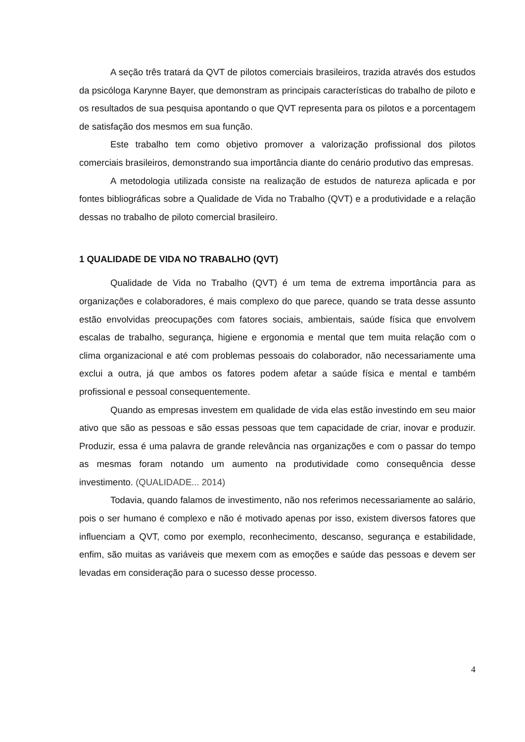A seção três tratará da QVT de pilotos comerciais brasileiros, trazida através dos estudos da psicóloga Karynne Bayer, que demonstram as principais características do trabalho de piloto e os resultados de sua pesquisa apontando o que QVT representa para os pilotos e a porcentagem de satisfação dos mesmos em sua função.
Este trabalho tem como objetivo promover a valorização profissional dos pilotos comerciais brasileiros, demonstrando sua importância diante do cenário produtivo das empresas.
A metodologia utilizada consiste na realização de estudos de natureza aplicada e por fontes bibliográficas sobre a Qualidade de Vida no Trabalho (QVT) e a produtividade e a relação dessas no trabalho de piloto comercial brasileiro.
1 QUALIDADE DE VIDA NO TRABALHO (QVT)
Qualidade de Vida no Trabalho (QVT) é um tema de extrema importância para as organizações e colaboradores, é mais complexo do que parece, quando se trata desse assunto estão envolvidas preocupações com fatores sociais, ambientais, saúde física que envolvem escalas de trabalho, segurança, higiene e ergonomia e mental que tem muita relação com o clima organizacional e até com problemas pessoais do colaborador, não necessariamente uma exclui a outra, já que ambos os fatores podem afetar a saúde física e mental e também profissional e pessoal consequentemente.
Quando as empresas investem em qualidade de vida elas estão investindo em seu maior ativo que são as pessoas e são essas pessoas que tem capacidade de criar, inovar e produzir. Produzir, essa é uma palavra de grande relevância nas organizações e com o passar do tempo as mesmas foram notando um aumento na produtividade como consequência desse investimento. (QUALIDADE... 2014)
Todavia, quando falamos de investimento, não nos referimos necessariamente ao salário, pois o ser humano é complexo e não é motivado apenas por isso, existem diversos fatores que influenciam a QVT, como por exemplo, reconhecimento, descanso, segurança e estabilidade, enfim, são muitas as variáveis que mexem com as emoções e saúde das pessoas e devem ser levadas em consideração para o sucesso desse processo.
4